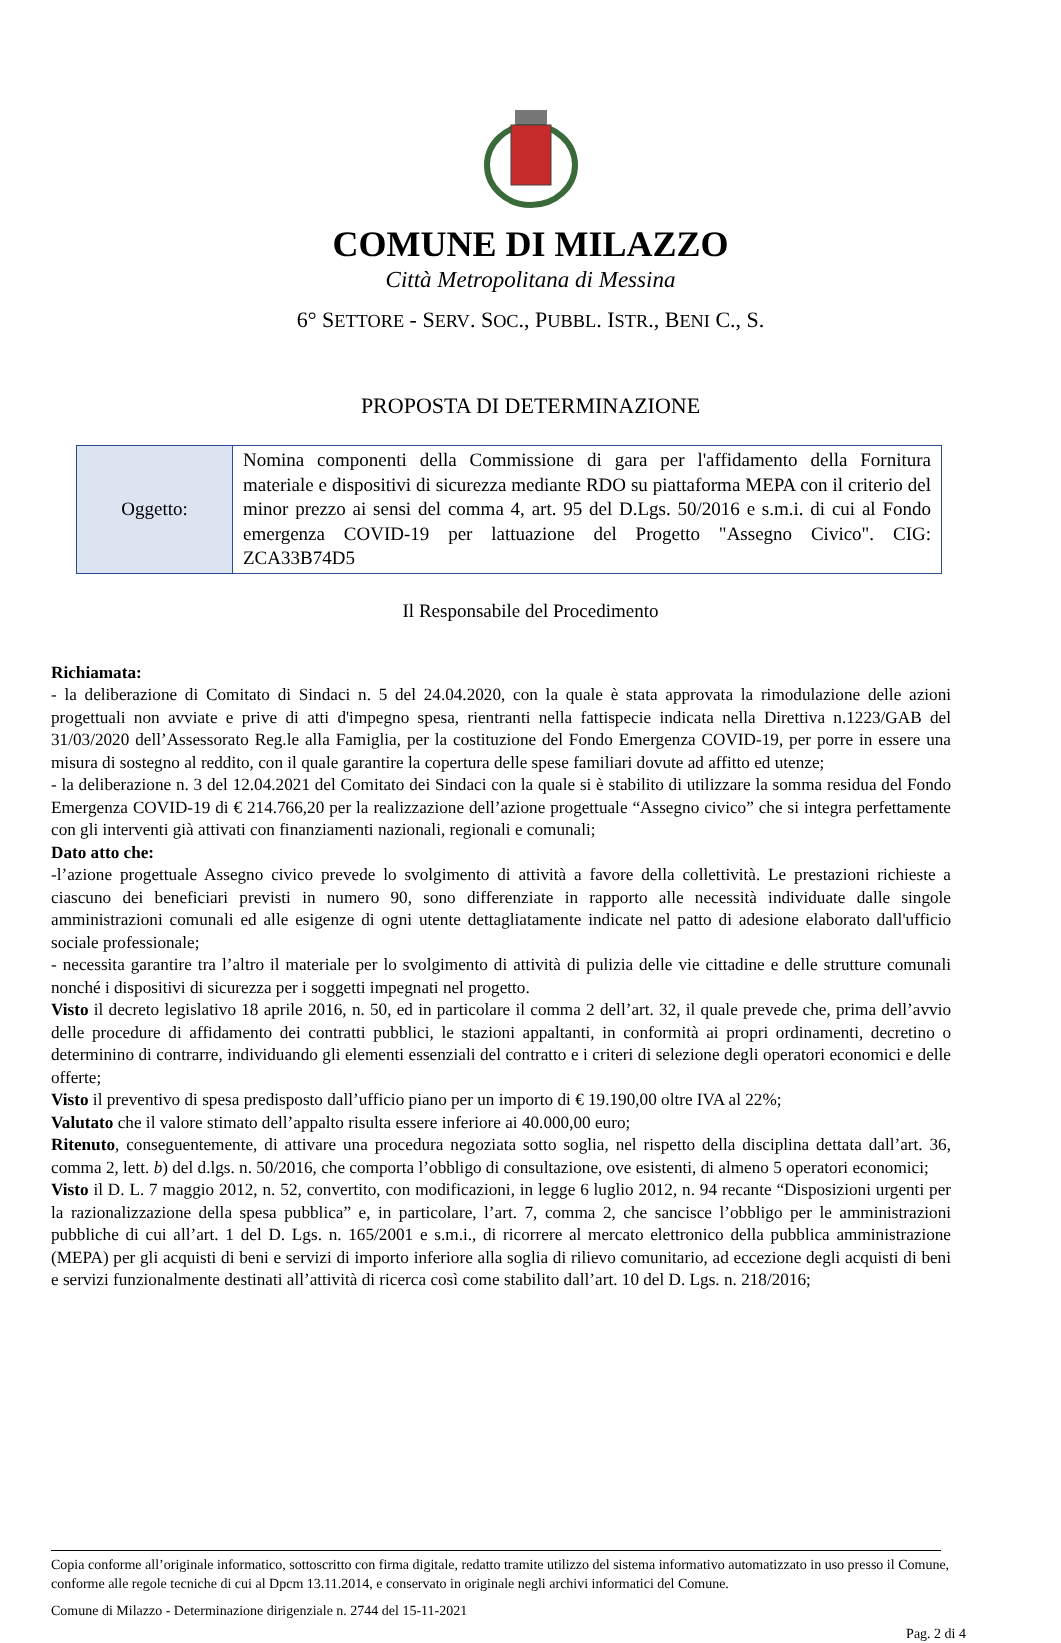COMUNE DI MILAZZO
Città Metropolitana di Messina
6° SETTORE - SERV. SOC., PUBBL. ISTR., BENI C., S.
PROPOSTA DI DETERMINAZIONE
| Oggetto: | Nomina componenti della Commissione di gara per l'affidamento della Fornitura materiale e dispositivi di sicurezza mediante RDO su piattaforma MEPA con il criterio del minor prezzo ai sensi del comma 4, art. 95 del D.Lgs. 50/2016 e s.m.i. di cui al Fondo emergenza COVID-19 per lattuazione del Progetto "Assegno Civico". CIG: ZCA33B74D5 |
Il Responsabile del Procedimento
Richiamata:
- la deliberazione di Comitato di Sindaci n. 5 del 24.04.2020, con la quale è stata approvata la rimodulazione delle azioni progettuali non avviate e prive di atti d'impegno spesa, rientranti nella fattispecie indicata nella Direttiva n.1223/GAB del 31/03/2020 dell’Assessorato Reg.le alla Famiglia, per la costituzione del Fondo Emergenza COVID-19, per porre in essere una misura di sostegno al reddito, con il quale garantire la copertura delle spese familiari dovute ad affitto ed utenze;
- la deliberazione n. 3 del 12.04.2021 del Comitato dei Sindaci con la quale si è stabilito di utilizzare la somma residua del Fondo Emergenza COVID-19 di € 214.766,20 per la realizzazione dell’azione progettuale “Assegno civico” che si integra perfettamente con gli interventi già attivati con finanziamenti nazionali, regionali e comunali;
Dato atto che:
-l’azione progettuale Assegno civico prevede lo svolgimento di attività a favore della collettività. Le prestazioni richieste a ciascuno dei beneficiari previsti in numero 90, sono differenziate in rapporto alle necessità individuate dalle singole amministrazioni comunali ed alle esigenze di ogni utente dettagliatamente indicate nel patto di adesione elaborato dall'ufficio sociale professionale;
- necessita garantire tra l’altro il materiale per lo svolgimento di attività di pulizia delle vie cittadine e delle strutture comunali nonché i dispositivi di sicurezza per i soggetti impegnati nel progetto.
Visto il decreto legislativo 18 aprile 2016, n. 50, ed in particolare il comma 2 dell’art. 32, il quale prevede che, prima dell’avvio delle procedure di affidamento dei contratti pubblici, le stazioni appaltanti, in conformità ai propri ordinamenti, decretino o determinino di contrarre, individuando gli elementi essenziali del contratto e i criteri di selezione degli operatori economici e delle offerte;
Visto il preventivo di spesa predisposto dall’ufficio piano per un importo di € 19.190,00 oltre IVA al 22%;
Valutato che il valore stimato dell’appalto risulta essere inferiore ai 40.000,00 euro;
Ritenuto, conseguentemente, di attivare una procedura negoziata sotto soglia, nel rispetto della disciplina dettata dall’art. 36, comma 2, lett. b) del d.lgs. n. 50/2016, che comporta l’obbligo di consultazione, ove esistenti, di almeno 5 operatori economici;
Visto il D. L. 7 maggio 2012, n. 52, convertito, con modificazioni, in legge 6 luglio 2012, n. 94 recante “Disposizioni urgenti per la razionalizzazione della spesa pubblica” e, in particolare, l’art. 7, comma 2, che sancisce l’obbligo per le amministrazioni pubbliche di cui all’art. 1 del D. Lgs. n. 165/2001 e s.m.i., di ricorrere al mercato elettronico della pubblica amministrazione (MEPA) per gli acquisti di beni e servizi di importo inferiore alla soglia di rilievo comunitario, ad eccezione degli acquisti di beni e servizi funzionalmente destinati all’attività di ricerca così come stabilito dall’art. 10 del D. Lgs. n. 218/2016;
Copia conforme all’originale informatico, sottoscritto con firma digitale, redatto tramite utilizzo del sistema informativo automatizzato in uso presso il Comune, conforme alle regole tecniche di cui al Dpcm 13.11.2014, e conservato in originale negli archivi informatici del Comune.
Comune di Milazzo - Determinazione dirigenziale n. 2744 del 15-11-2021
Pag. 2 di 4